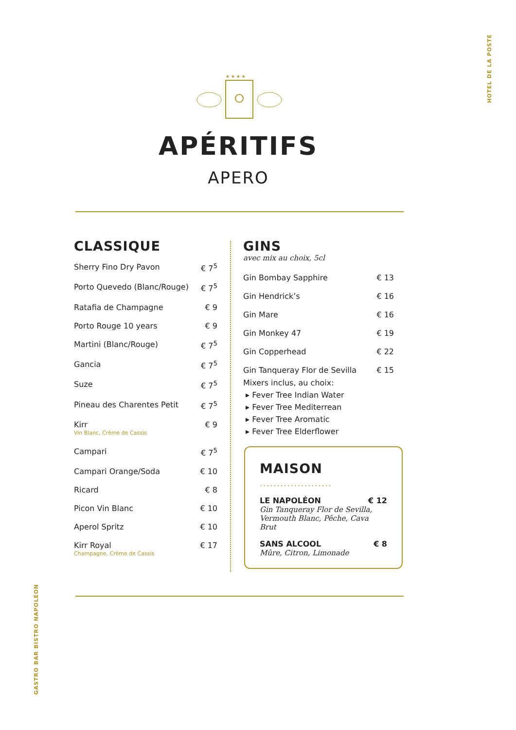HOTEL DE LA POSTE
★ ★ ★ ★
APÉRITIFS
APERO
CLASSIQUE
Sherry Fino Dry Pavon € 7<sup>5</sup>
Porto Quevedo (Blanc/Rouge) € 7<sup>5</sup>
Ratafia de Champagne € 9
Porto Rouge 10 years € 9
Martini (Blanc/Rouge) € 7<sup>5</sup>
Gancia € 7<sup>5</sup>
Suze € 7<sup>5</sup>
Pineau des Charentes Petit € 7<sup>5</sup>
Kirr € 9
Vin Blanc, Crème de Cassis
Campari € 7<sup>5</sup>
Campari Orange/Soda € 10
Ricard € 8
Picon Vin Blanc € 10
Aperol Spritz € 10
Kirr Royal € 17
Champagne, Crème de Cassis
GINS
avec mix au choix, 5cl
Gin Bombay Sapphire € 13
Gin Hendrick’s € 16
Gin Mare € 16
Gin Monkey 47 € 19
Gin Copperhead € 22
Gin Tanqueray Flor de Sevilla € 15
Mixers inclus, au choix:
▸ Fever Tree Indian Water
▸ Fever Tree Mediterrean
▸ Fever Tree Aromatic
▸ Fever Tree Elderflower
MAISON
.....................
LE NAPOLÉON € 12
Gin Tanqueray Flor de Sevilla,
Vermouth Blanc, Pêche, Cava Brut
SANS ALCOOL € 8
Mûre, Citron, Limonade
GASTRO BAR BISTRO NAPOLÉON